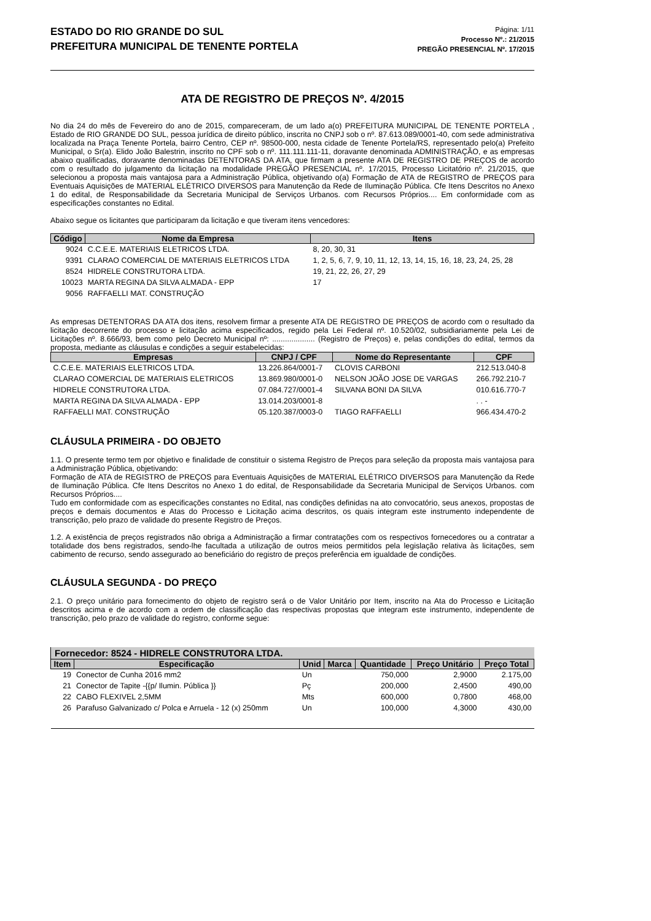ESTADO DO RIO GRANDE DO SUL
PREFEITURA MUNICIPAL DE TENENTE PORTELA
Página: 1/11
Processo Nº.: 21/2015
PREGÃO PRESENCIAL Nº. 17/2015
ATA DE REGISTRO DE PREÇOS Nº. 4/2015
No dia 24 do mês de Fevereiro do ano de 2015, compareceram, de um lado a(o) PREFEITURA MUNICIPAL DE TENENTE PORTELA , Estado de RIO GRANDE DO SUL, pessoa jurídica de direito público, inscrita no CNPJ sob o nº. 87.613.089/0001-40, com sede administrativa localizada na Praça Tenente Portela, bairro Centro, CEP nº. 98500-000, nesta cidade de Tenente Portela/RS, representado pelo(a) Prefeito Municipal, o Sr(a). Elido João Balestrin, inscrito no CPF sob o nº. 111.111.111-11, doravante denominada ADMINISTRAÇÃO, e as empresas abaixo qualificadas, doravante denominadas DETENTORAS DA ATA, que firmam a presente ATA DE REGISTRO DE PREÇOS de acordo com o resultado do julgamento da licitação na modalidade PREGÃO PRESENCIAL nº. 17/2015, Processo Licitatório nº. 21/2015, que selecionou a proposta mais vantajosa para a Administração Pública, objetivando o(a) Formação de ATA de REGISTRO de PREÇOS para Eventuais Aquisições de MATERIAL ELÉTRICO DIVERSOS para Manutenção da Rede de Iluminação Pública. Cfe Itens Descritos no Anexo 1 do edital, de Responsabilidade da Secretaria Municipal de Serviços Urbanos. com Recursos Próprios.... Em conformidade com as especificações constantes no Edital.
Abaixo segue os licitantes que participaram da licitação e que tiveram itens vencedores:
| Código | Nome da Empresa | Itens |
| --- | --- | --- |
| 9024 | C.C.E.E. MATERIAIS ELETRICOS LTDA. | 8, 20, 30, 31 |
| 9391 | CLARAO COMERCIAL DE MATERIAIS ELETRICOS LTDA | 1, 2, 5, 6, 7, 9, 10, 11, 12, 13, 14, 15, 16, 18, 23, 24, 25, 28 |
| 8524 | HIDRELE CONSTRUTORA LTDA. | 19, 21, 22, 26, 27, 29 |
| 10023 | MARTA REGINA DA SILVA ALMADA - EPP | 17 |
| 9056 | RAFFAELLI MAT. CONSTRUÇÃO | |
As empresas DETENTORAS DA ATA dos itens, resolvem firmar a presente ATA DE REGISTRO DE PREÇOS de acordo com o resultado da licitação decorrente do processo e licitação acima especificados, regido pela Lei Federal nº. 10.520/02, subsidiariamente pela Lei de Licitações nº. 8.666/93, bem como pelo Decreto Municipal nº: .................... (Registro de Preços) e, pelas condições do edital, termos da proposta, mediante as cláusulas e condições a seguir estabelecidas:
| Empresas | CNPJ / CPF | Nome do Representante | CPF |
| --- | --- | --- | --- |
| C.C.E.E. MATERIAIS ELETRICOS LTDA. | 13.226.864/0001-7 | CLOVIS CARBONI | 212.513.040-8 |
| CLARAO COMERCIAL DE MATERIAIS ELETRICOS | 13.869.980/0001-0 | NELSON JOÃO JOSE DE VARGAS | 266.792.210-7 |
| HIDRELE CONSTRUTORA LTDA. | 07.084.727/0001-4 | SILVANA BONI DA SILVA | 010.616.770-7 |
| MARTA REGINA DA SILVA ALMADA - EPP | 13.014.203/0001-8 | | . . - |
| RAFFAELLI MAT. CONSTRUÇÃO | 05.120.387/0003-0 | TIAGO RAFFAELLI | 966.434.470-2 |
CLÁUSULA PRIMEIRA - DO OBJETO
1.1. O presente termo tem por objetivo e finalidade de constituir o sistema Registro de Preços para seleção da proposta mais vantajosa para a Administração Pública, objetivando:
Formação de ATA de REGISTRO de PREÇOS para Eventuais Aquisições de MATERIAL ELÉTRICO DIVERSOS para Manutenção da Rede de Iluminação Pública. Cfe Itens Descritos no Anexo 1 do edital, de Responsabilidade da Secretaria Municipal de Serviços Urbanos. com Recursos Próprios....
Tudo em conformidade com as especificações constantes no Edital, nas condições definidas na ato convocatório, seus anexos, propostas de preços e demais documentos e Atas do Processo e Licitação acima descritos, os quais integram este instrumento independente de transcrição, pelo prazo de validade do presente Registro de Preços.
1.2. A existência de preços registrados não obriga a Administração a firmar contratações com os respectivos fornecedores ou a contratar a totalidade dos bens registrados, sendo-lhe facultada a utilização de outros meios permitidos pela legislação relativa às licitações, sem cabimento de recurso, sendo assegurado ao beneficiário do registro de preços preferência em igualdade de condições.
CLÁUSULA SEGUNDA - DO PREÇO
2.1. O preço unitário para fornecimento do objeto de registro será o de Valor Unitário por Item, inscrito na Ata do Processo e Licitação descritos acima e de acordo com a ordem de classificação das respectivas propostas que integram este instrumento, independente de transcrição, pelo prazo de validade do registro, conforme segue:
Fornecedor: 8524 - HIDRELE CONSTRUTORA LTDA.
| Item | Especificação | Unid | Marca | Quantidade | Preço Unitário | Preço Total |
| --- | --- | --- | --- | --- | --- | --- |
| 19 | Conector de Cunha 2016 mm2 | Un | | 750,000 | 2,9000 | 2.175,00 |
| 21 | Conector de Tapite -{{p/ Ilumin. Pública }} | Pç | | 200,000 | 2,4500 | 490,00 |
| 22 | CABO FLEXIVEL 2,5MM | Mts | | 600,000 | 0,7800 | 468,00 |
| 26 | Parafuso Galvanizado c/ Polca e Arruela - 12 (x) 250mm | Un | | 100,000 | 4,3000 | 430,00 |